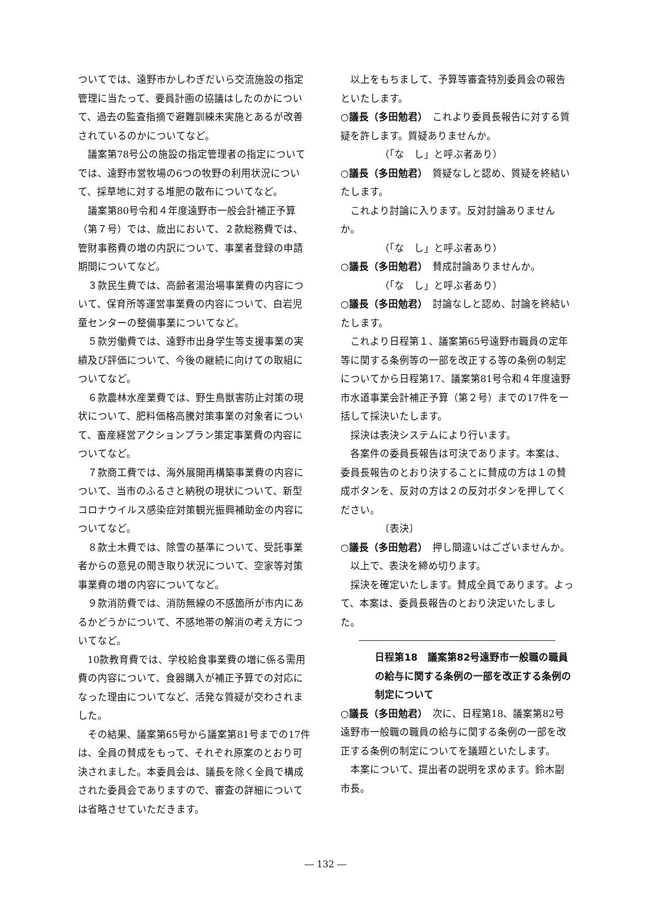ついてでは、遠野市かしわぎだいら交流施設の指定管理に当たって、要員計画の協議はしたのかについて、過去の監査指摘で避難訓練未実施とあるが改善されているのかについてなど。
議案第78号公の施設の指定管理者の指定についてでは、遠野市営牧場の6つの牧野の利用状況について、採草地に対する堆肥の散布についてなど。
議案第80号令和４年度遠野市一般会計補正予算（第７号）では、歳出において、２款総務費では、管財事務費の増の内訳について、事業者登録の申請期間についてなど。
３款民生費では、高齢者湯治場事業費の内容について、保育所等運営事業費の内容について、白岩児童センターの整備事業についてなど。
５款労働費では、遠野市出身学生等支援事業の実績及び評価について、今後の継続に向けての取組についてなど。
６款農林水産業費では、野生鳥獣害防止対策の現状について、肥料価格高騰対策事業の対象者について、畜産経営アクションプラン策定事業費の内容についてなど。
７款商工費では、海外展開再構築事業費の内容について、当市のふるさと納税の現状について、新型コロナウイルス感染症対策観光振興補助金の内容についてなど。
８款土木費では、除雪の基準について、受託事業者からの意見の聞き取り状況について、空家等対策事業費の増の内容についてなど。
９款消防費では、消防無線の不感箇所が市内にあるかどうかについて、不感地帯の解消の考え方についてなど。
10款教育費では、学校給食事業費の増に係る需用費の内容について、食器購入が補正予算での対応になった理由についてなど、活発な質疑が交わされました。
その結果、議案第65号から議案第81号までの17件は、全員の賛成をもって、それぞれ原案のとおり可決されました。本委員会は、議長を除く全員で構成された委員会でありますので、審査の詳細については省略させていただきます。
以上をもちまして、予算等審査特別委員会の報告といたします。
○議長（多田勉君）　これより委員長報告に対する質疑を許します。質疑ありませんか。
（「な　し」と呼ぶ者あり）
○議長（多田勉君）　質疑なしと認め、質疑を終結いたします。
これより討論に入ります。反対討論ありませんか。
（「な　し」と呼ぶ者あり）
○議長（多田勉君）　賛成討論ありませんか。
（「な　し」と呼ぶ者あり）
○議長（多田勉君）　討論なしと認め、討論を終結いたします。
これより日程第１、議案第65号遠野市職員の定年等に関する条例等の一部を改正する等の条例の制定についてから日程第17、議案第81号令和４年度遠野市水道事業会計補正予算（第２号）までの17件を一括して採決いたします。
採決は表決システムにより行います。
各案件の委員長報告は可決であります。本案は、委員長報告のとおり決することに賛成の方は１の賛成ボタンを、反対の方は２の反対ボタンを押してください。
〔表決〕
○議長（多田勉君）　押し間違いはございませんか。
以上で、表決を締め切ります。
採決を確定いたします。賛成全員であります。よって、本案は、委員長報告のとおり決定いたしました。
日程第18　議案第82号遠野市一般職の職員の給与に関する条例の一部を改正する条例の制定について
○議長（多田勉君）　次に、日程第18、議案第82号遠野市一般職の職員の給与に関する条例の一部を改正する条例の制定についてを議題といたします。
本案について、提出者の説明を求めます。鈴木副市長。
― 132 ―